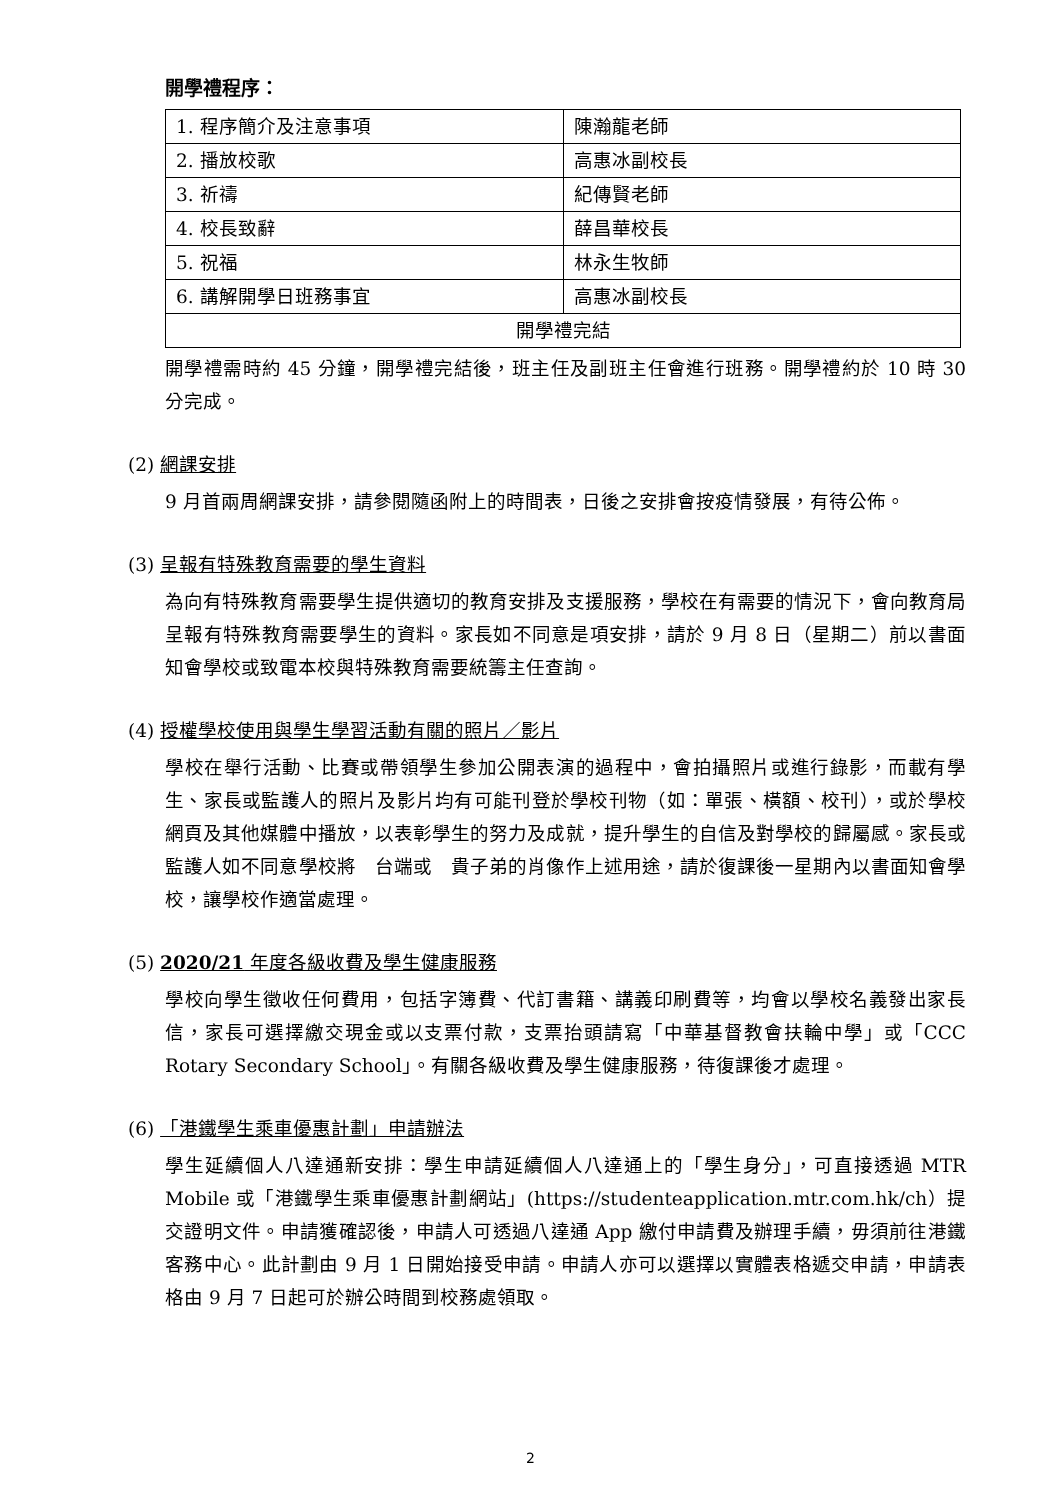開學禮程序：
| 1. 程序簡介及注意事項 | 陳瀚龍老師 |
| 2. 播放校歌 | 高惠冰副校長 |
| 3. 祈禱 | 紀傳賢老師 |
| 4. 校長致辭 | 薛昌華校長 |
| 5. 祝福 | 林永生牧師 |
| 6. 講解開學日班務事宜 | 高惠冰副校長 |
| 開學禮完結 | |
開學禮需時約 45 分鐘，開學禮完結後，班主任及副班主任會進行班務。開學禮約於 10 時 30 分完成。
(2) 網課安排
9 月首兩周網課安排，請參閱隨函附上的時間表，日後之安排會按疫情發展，有待公佈。
(3) 呈報有特殊教育需要的學生資料
為向有特殊教育需要學生提供適切的教育安排及支援服務，學校在有需要的情況下，會向教育局呈報有特殊教育需要學生的資料。家長如不同意是項安排，請於 9 月 8 日（星期二）前以書面知會學校或致電本校與特殊教育需要統籌主任查詢。
(4) 授權學校使用與學生學習活動有關的照片／影片
學校在舉行活動、比賽或帶領學生參加公開表演的過程中，會拍攝照片或進行錄影，而載有學生、家長或監護人的照片及影片均有可能刊登於學校刊物（如：單張、橫額、校刊），或於學校網頁及其他媒體中播放，以表彰學生的努力及成就，提升學生的自信及對學校的歸屬感。家長或監護人如不同意學校將　台端或　貴子弟的肖像作上述用途，請於復課後一星期內以書面知會學校，讓學校作適當處理。
(5) 2020/21 年度各級收費及學生健康服務
學校向學生徵收任何費用，包括字簿費、代訂書籍、講義印刷費等，均會以學校名義發出家長信，家長可選擇繳交現金或以支票付款，支票抬頭請寫「中華基督教會扶輪中學」或「CCC Rotary Secondary School」。有關各級收費及學生健康服務，待復課後才處理。
(6) 「港鐵學生乘車優惠計劃」申請辦法
學生延續個人八達通新安排：學生申請延續個人八達通上的「學生身分」，可直接透過 MTR Mobile 或「港鐵學生乘車優惠計劃網站」(https://studenteapplication.mtr.com.hk/ch）提交證明文件。申請獲確認後，申請人可透過八達通 App 繳付申請費及辦理手續，毋須前往港鐵客務中心。此計劃由 9 月 1 日開始接受申請。申請人亦可以選擇以實體表格遞交申請，申請表格由 9 月 7 日起可於辦公時間到校務處領取。
2